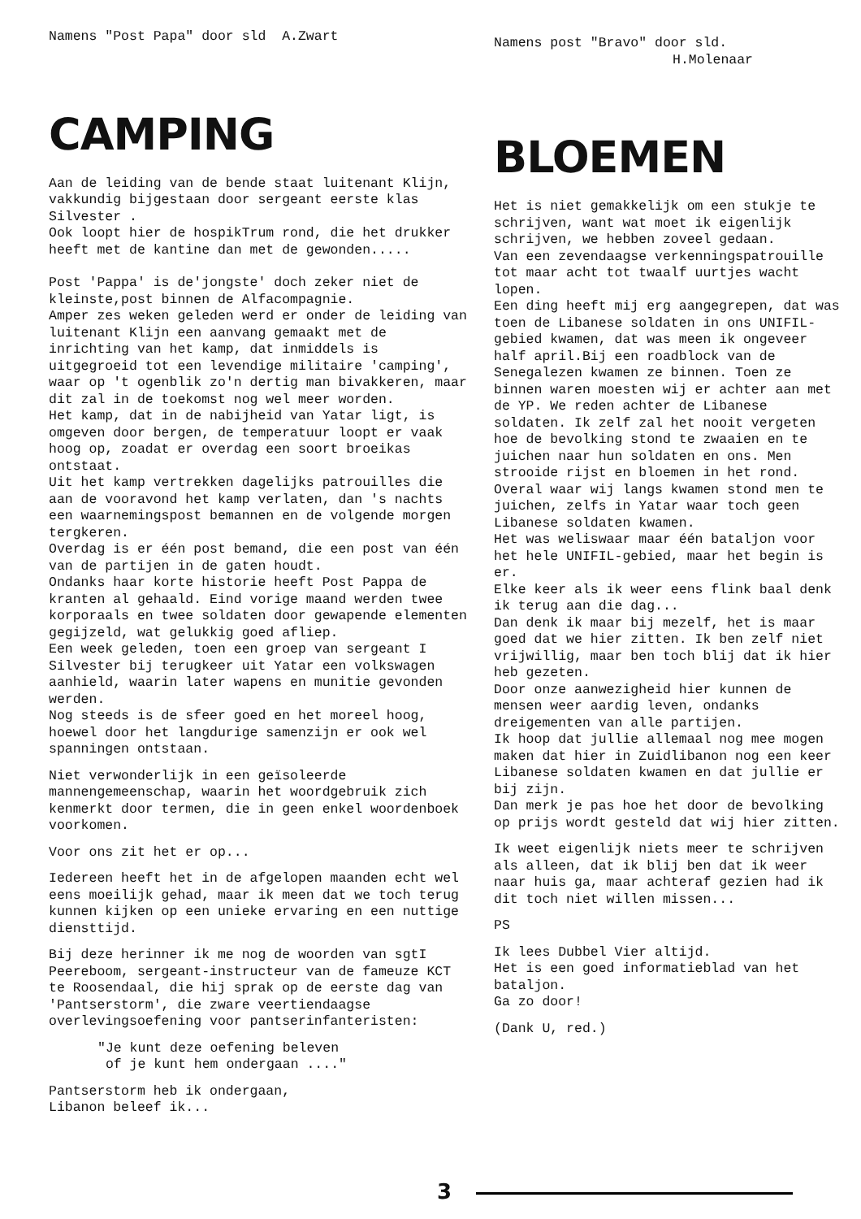Namens "Post Papa" door sld A.Zwart
CAMPING
Aan de leiding van de bende staat luitenant Klijn, vakkundig bijgestaan door sergeant eerste klas Silvester .
Ook loopt hier de hospikTrum rond, die het drukker heeft met de kantine dan met de gewonden.....
Post 'Pappa' is de'jongste' doch zeker niet de kleinste,post binnen de Alfacompagnie.
Amper zes weken geleden werd er onder de leiding van luitenant Klijn een aanvang gemaakt met de inrichting van het kamp, dat inmiddels is uitgegroeid tot een levendige militaire 'camping', waar op 't ogenblik zo'n dertig man bivakkeren, maar dit zal in de toekomst nog wel meer worden.
Het kamp, dat in de nabijheid van Yatar ligt, is omgeven door bergen, de temperatuur loopt er vaak hoog op, zoadat er overdag een soort broeikas ontstaat.
Uit het kamp vertrekken dagelijks patrouilles die aan de vooravond het kamp verlaten, dan 's nachts een waarnemingspost bemannen en de volgende morgen tergkeren.
Overdag is er één post bemand, die een post van één van de partijen in de gaten houdt.
Ondanks haar korte historie heeft Post Pappa de kranten al gehaald. Eind vorige maand werden twee korporaals en twee soldaten door gewapende elementen gegijzeld, wat gelukkig goed afliep.
Een week geleden, toen een groep van sergeant I Silvester bij terugkeer uit Yatar een volkswagen aanhield, waarin later wapens en munitie gevonden werden.
Nog steeds is de sfeer goed en het moreel hoog, hoewel door het langdurige samenzijn er ook wel spanningen ontstaan.
Niet verwonderlijk in een geïsoleerde mannengemeenschap, waarin het woordgebruik zich kenmerkt door termen, die in geen enkel woordenboek voorkomen.
Voor ons zit het er op...
Iedereen heeft het in de afgelopen maanden echt wel eens moeilijk gehad, maar ik meen dat we toch terug kunnen kijken op een unieke ervaring en een nuttige diensttijd.
Bij deze herinner ik me nog de woorden van sgtI Peereboom, sergeant-instructeur van de fameuze KCT te Roosendaal, die hij sprak op de eerste dag van 'Pantserstorm', die zware veertiendaagse overlevingsoefening voor pantserinfanteristen:
"Je kunt deze oefening beleven
of je kunt hem ondergaan ...."
Pantserstorm heb ik ondergaan,
Libanon beleef ik...
Namens post "Bravo" door sld.
H.Molenaar
BLOEMEN
Het is niet gemakkelijk om een stukje te schrijven, want wat moet ik eigenlijk schrijven, we hebben zoveel gedaan.
Van een zevendaagse verkenningspatrouille tot maar acht tot twaalf uurtjes wacht lopen.
Een ding heeft mij erg aangegrepen, dat was toen de Libanese soldaten in ons UNIFIL-gebied kwamen, dat was meen ik ongeveer half april.Bij een roadblock van de Senegalezen kwamen ze binnen. Toen ze binnen waren moesten wij er achter aan met de YP. We reden achter de Libanese soldaten. Ik zelf zal het nooit vergeten hoe de bevolking stond te zwaaien en te juichen naar hun soldaten en ons. Men strooide rijst en bloemen in het rond. Overal waar wij langs kwamen stond men te juichen, zelfs in Yatar waar toch geen Libanese soldaten kwamen.
Het was weliswaar maar één bataljon voor het hele UNIFIL-gebied, maar het begin is er.
Elke keer als ik weer eens flink baal denk ik terug aan die dag...
Dan denk ik maar bij mezelf, het is maar goed dat we hier zitten. Ik ben zelf niet vrijwillig, maar ben toch blij dat ik hier heb gezeten.
Door onze aanwezigheid hier kunnen de mensen weer aardig leven, ondanks dreigementen van alle partijen.
Ik hoop dat jullie allemaal nog mee mogen maken dat hier in Zuidlibanon nog een keer Libanese soldaten kwamen en dat jullie er bij zijn.
Dan merk je pas hoe het door de bevolking op prijs wordt gesteld dat wij hier zitten.
Ik weet eigenlijk niets meer te schrijven als alleen, dat ik blij ben dat ik weer naar huis ga, maar achteraf gezien had ik dit toch niet willen missen...
PS
Ik lees Dubbel Vier altijd.
Het is een goed informatieblad van het bataljon.
Ga zo door!
(Dank U, red.)
3